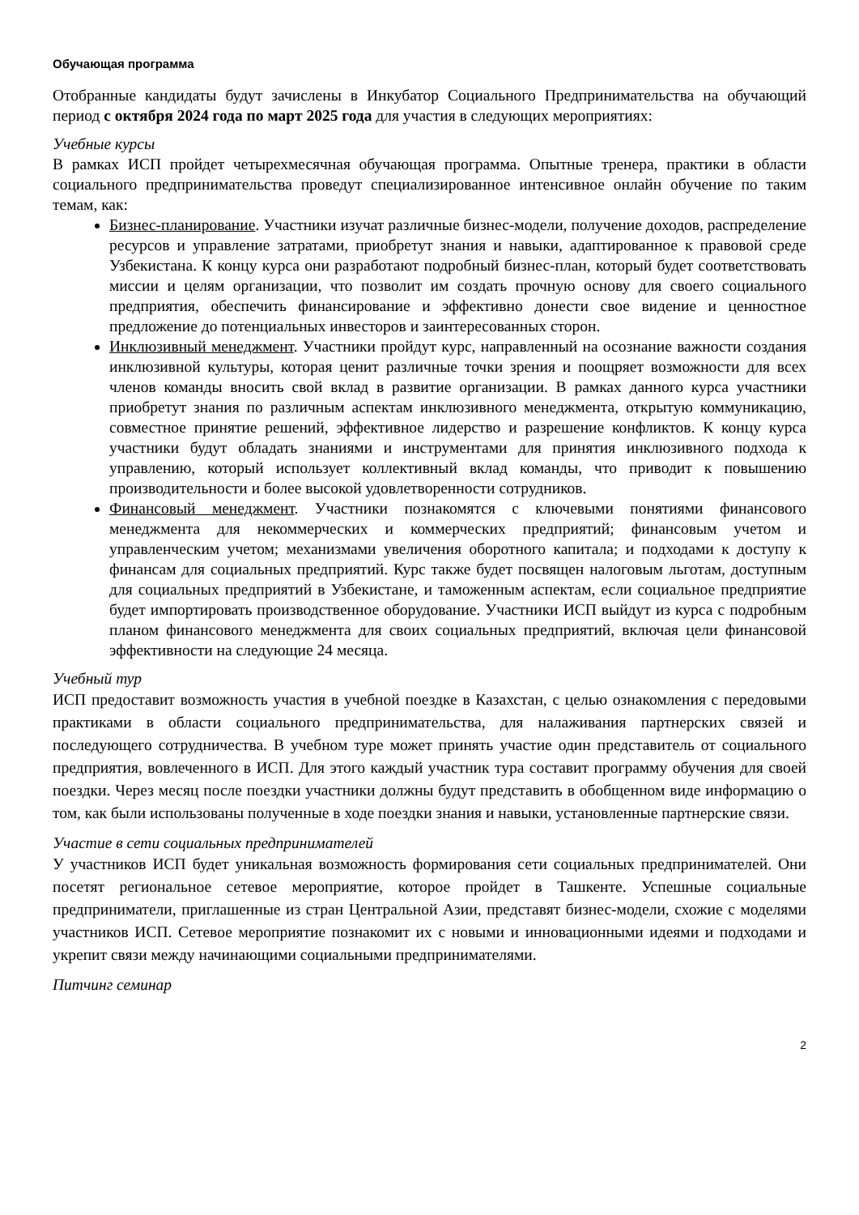Обучающая программа
Отобранные кандидаты будут зачислены в Инкубатор Социального Предпринимательства на обучающий период с октября 2024 года по март 2025 года для участия в следующих мероприятиях:
Учебные курсы
В рамках ИСП пройдет четырехмесячная обучающая программа. Опытные тренера, практики в области социального предпринимательства проведут специализированное интенсивное онлайн обучение по таким темам, как:
Бизнес-планирование. Участники изучат различные бизнес-модели, получение доходов, распределение ресурсов и управление затратами, приобретут знания и навыки, адаптированное к правовой среде Узбекистана. К концу курса они разработают подробный бизнес-план, который будет соответствовать миссии и целям организации, что позволит им создать прочную основу для своего социального предприятия, обеспечить финансирование и эффективно донести свое видение и ценностное предложение до потенциальных инвесторов и заинтересованных сторон.
Инклюзивный менеджмент. Участники пройдут курс, направленный на осознание важности создания инклюзивной культуры, которая ценит различные точки зрения и поощряет возможности для всех членов команды вносить свой вклад в развитие организации. В рамках данного курса участники приобретут знания по различным аспектам инклюзивного менеджмента, открытую коммуникацию, совместное принятие решений, эффективное лидерство и разрешение конфликтов. К концу курса участники будут обладать знаниями и инструментами для принятия инклюзивного подхода к управлению, который использует коллективный вклад команды, что приводит к повышению производительности и более высокой удовлетворенности сотрудников.
Финансовый менеджмент. Участники познакомятся с ключевыми понятиями финансового менеджмента для некоммерческих и коммерческих предприятий; финансовым учетом и управленческим учетом; механизмами увеличения оборотного капитала; и подходами к доступу к финансам для социальных предприятий. Курс также будет посвящен налоговым льготам, доступным для социальных предприятий в Узбекистане, и таможенным аспектам, если социальное предприятие будет импортировать производственное оборудование. Участники ИСП выйдут из курса с подробным планом финансового менеджмента для своих социальных предприятий, включая цели финансовой эффективности на следующие 24 месяца.
Учебный тур
ИСП предоставит возможность участия в учебной поездке в Казахстан, с целью ознакомления с передовыми практиками в области социального предпринимательства, для налаживания партнерских связей и последующего сотрудничества. В учебном туре может принять участие один представитель от социального предприятия, вовлеченного в ИСП. Для этого каждый участник тура составит программу обучения для своей поездки. Через месяц после поездки участники должны будут представить в обобщенном виде информацию о том, как были использованы полученные в ходе поездки знания и навыки, установленные партнерские связи.
Участие в сети социальных предпринимателей
У участников ИСП будет уникальная возможность формирования сети социальных предпринимателей. Они посетят региональное сетевое мероприятие, которое пройдет в Ташкенте. Успешные социальные предприниматели, приглашенные из стран Центральной Азии, представят бизнес-модели, схожие с моделями участников ИСП. Сетевое мероприятие познакомит их с новыми и инновационными идеями и подходами и укрепит связи между начинающими социальными предпринимателями.
Питчинг семинар
2